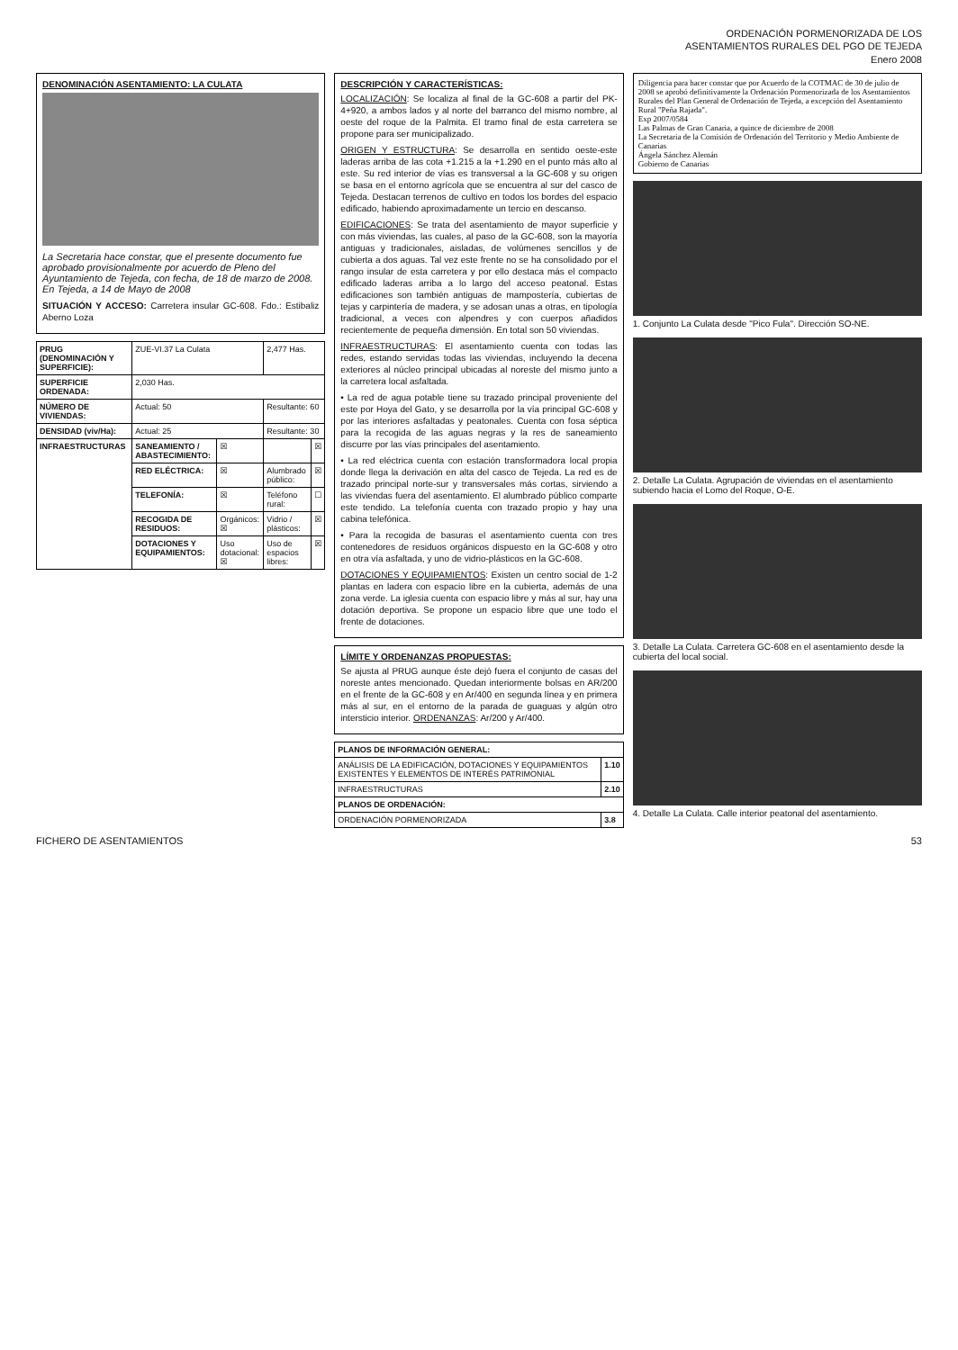ORDENACIÓN PORMENORIZADA DE LOS
ASENTAMIENTOS RURALES DEL PGO DE TEJEDA
Enero 2008
DENOMINACIÓN ASENTAMIENTO: LA CULATA
La Secretaria hace constar, que el presente documento fue aprobado provisionalmente por acuerdo de Pleno del Ayuntamiento de Tejeda, con fecha, de 18 de marzo de 2008. En Tejeda, a 14 de Mayo de 2008
SITUACIÓN Y ACCESO: Carretera insular GC-608. Fdo.: Estibaliz Aberno Loza
| PRUG (DENOMINACIÓN Y SUPERFICIE): | ZUE-VI.37 La Culata | | 2,477 Has. | |
| SUPERFICIE ORDENADA: | 2,030 Has. | | | |
| NÚMERO DE VIVIENDAS: | Actual: 50 | | Resultante: 60 | |
| DENSIDAD (viv/Ha): | Actual: 25 | | Resultante: 30 | |
| INFRAESTRUCTURAS | SANEAMIENTO / ABASTECIMIENTO: | ☒ | | ☒ |
| | RED ELÉCTRICA: | ☒ | Alumbrado público: | ☒ |
| | TELEFONÍA: | ☒ | Teléfono rural: | ☐ |
| | RECOGIDA DE RESIDUOS: | Orgánicos: ☒ | Vidrio / plásticos: | ☒ |
| | DOTACIONES Y EQUIPAMIENTOS: | Uso dotacional: ☒ | Uso de espacios libres: | ☒ |
DESCRIPCIÓN Y CARACTERÍSTICAS:
LOCALIZACIÓN: Se localiza al final de la GC-608 a partir del PK-4+920, a ambos lados y al norte del barranco del mismo nombre, al oeste del roque de la Palmita. El tramo final de esta carretera se propone para ser municipalizado.
ORIGEN Y ESTRUCTURA: Se desarrolla en sentido oeste-este laderas arriba de las cota +1.215 a la +1.290 en el punto más alto al este. Su red interior de vías es transversal a la GC-608 y su origen se basa en el entorno agrícola que se encuentra al sur del casco de Tejeda. Destacan terrenos de cultivo en todos los bordes del espacio edificado, habiendo aproximadamente un tercio en descanso.
EDIFICACIONES: Se trata del asentamiento de mayor superficie y con más viviendas, las cuales, al paso de la GC-608, son la mayoría antiguas y tradicionales, aisladas, de volúmenes sencillos y de cubierta a dos aguas. Tal vez este frente no se ha consolidado por el rango insular de esta carretera y por ello destaca más el compacto edificado laderas arriba a lo largo del acceso peatonal. Estas edificaciones son también antiguas de mampostería, cubiertas de tejas y carpintería de madera, y se adosan unas a otras, en tipología tradicional, a veces con alpendres y con cuerpos añadidos recientemente de pequeña dimensión. En total son 50 viviendas.
INFRAESTRUCTURAS: El asentamiento cuenta con todas las redes, estando servidas todas las viviendas, incluyendo la decena exteriores al núcleo principal ubicadas al noreste del mismo junto a la carretera local asfaltada.
• La red de agua potable tiene su trazado principal proveniente del este por Hoya del Gato, y se desarrolla por la vía principal GC-608 y por las interiores asfaltadas y peatonales. Cuenta con fosa séptica para la recogida de las aguas negras y la res de saneamiento discurre por las vías principales del asentamiento.
• La red eléctrica cuenta con estación transformadora local propia donde llega la derivación en alta del casco de Tejeda. La red es de trazado principal norte-sur y transversales más cortas, sirviendo a las viviendas fuera del asentamiento. El alumbrado público comparte este tendido. La telefonía cuenta con trazado propio y hay una cabina telefónica.
• Para la recogida de basuras el asentamiento cuenta con tres contenedores de residuos orgánicos dispuesto en la GC-608 y otro en otra vía asfaltada, y uno de vidrio-plásticos en la GC-608.
DOTACIONES Y EQUIPAMIENTOS: Existen un centro social de 1-2 plantas en ladera con espacio libre en la cubierta, además de una zona verde. La iglesia cuenta con espacio libre y más al sur, hay una dotación deportiva. Se propone un espacio libre que une todo el frente de dotaciones.
LÍMITE Y ORDENANZAS PROPUESTAS:
Se ajusta al PRUG aunque éste dejó fuera el conjunto de casas del noreste antes mencionado. Quedan interiormente bolsas en AR/200 en el frente de la GC-608 y en Ar/400 en segunda línea y en primera más al sur, en el entorno de la parada de guaguas y algún otro intersticio interior. ORDENANZAS: Ar/200 y Ar/400.
| PLANOS DE INFORMACIÓN GENERAL: | |
| --- | --- |
| ANÁLISIS DE LA EDIFICACIÓN, DOTACIONES Y EQUIPAMIENTOS EXISTENTES Y ELEMENTOS DE INTERÉS PATRIMONIAL | 1.10 |
| INFRAESTRUCTURAS | 2.10 |
| PLANOS DE ORDENACIÓN: | |
| ORDENACIÓN PORMENORIZADA | 3.8 |
Diligencia para hacer constar que por Acuerdo de la COTMAC de 30 de julio de 2008 se aprobó definitivamente la Ordenación Pormenorizada de los Asentamientos Rurales del Plan General de Ordenación de Tejeda, a excepción del Asentamiento Rural "Peña Rajada".
Exp 2007/0584
Las Palmas de Gran Canaria, a quince de diciembre de 2008
La Secretaria de la Comisión de Ordenación del Territorio y Medio Ambiente de Canarias
Ángela Sánchez Alemán
Gobierno de Canarias
1. Conjunto La Culata desde "Pico Fula". Dirección SO-NE.
2. Detalle La Culata. Agrupación de viviendas en el asentamiento subiendo hacia el Lomo del Roque, O-E.
3. Detalle La Culata. Carretera GC-608 en el asentamiento desde la cubierta del local social.
4. Detalle La Culata. Calle interior peatonal del asentamiento.
FICHERO DE ASENTAMIENTOS 53